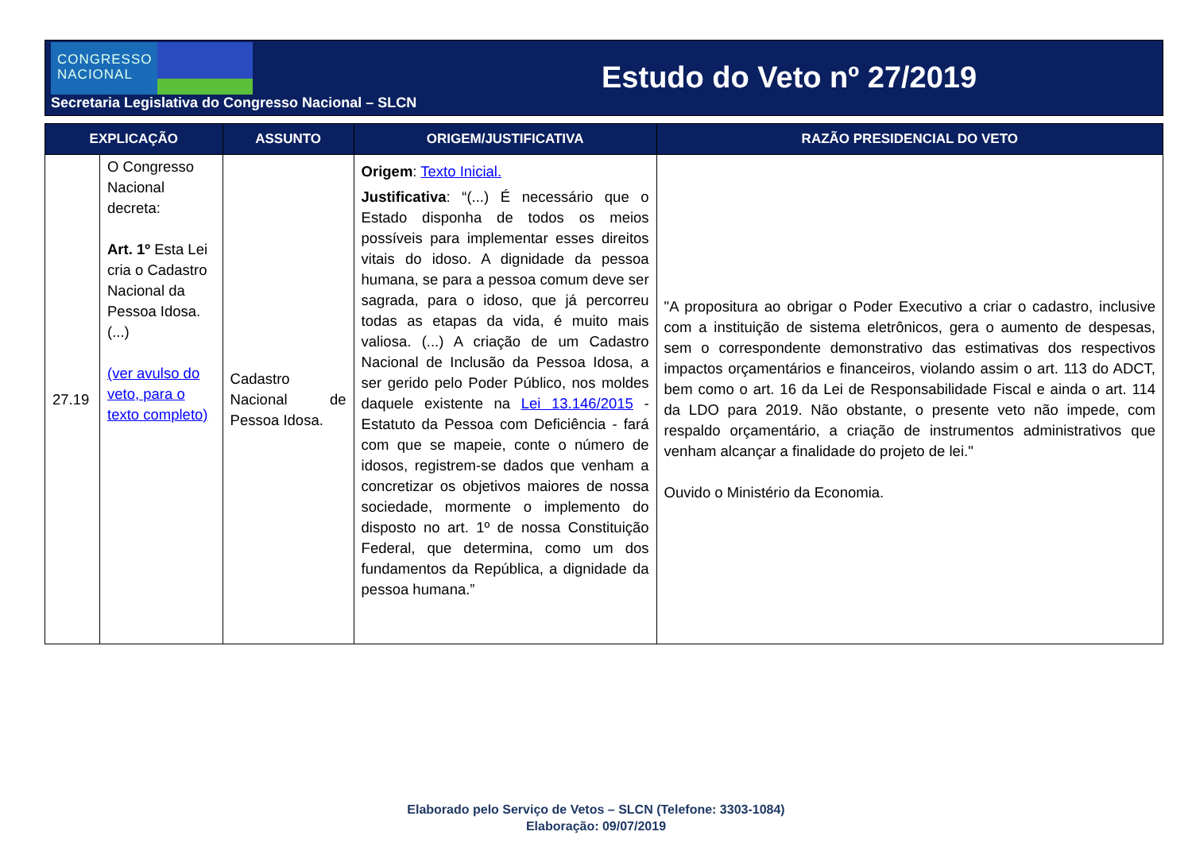CONGRESSO
NACIONAL
Estudo do Veto nº 27/2019
Secretaria Legislativa do Congresso Nacional – SLCN
| EXPLICAÇÃO | | ASSUNTO | ORIGEM/JUSTIFICATIVA | RAZÃO PRESIDENCIAL DO VETO |
| --- | --- | --- | --- | --- |
| 27.19 | O Congresso Nacional decreta: Art. 1º Esta Lei cria o Cadastro Nacional da Pessoa Idosa. (...) (ver avulso do veto, para o texto completo) | Cadastro Nacional de Pessoa Idosa. | Origem : Texto Inicial. Justificativa : “(...) É necessário que o Estado disponha de todos os meios possíveis para implementar esses direitos vitais do idoso. A dignidade da pessoa humana, se para a pessoa comum deve ser sagrada, para o idoso, que já percorreu todas as etapas da vida, é muito mais valiosa. (...) A criação de um Cadastro Nacional de Inclusão da Pessoa Idosa, a ser gerido pelo Poder Público, nos moldes daquele existente na Lei 13.146/2015 - Estatuto da Pessoa com Deficiência - fará com que se mapeie, conte o número de idosos, registrem-se dados que venham a concretizar os objetivos maiores de nossa sociedade, mormente o implemento do disposto no art. 1º de nossa Constituição Federal, que determina, como um dos fundamentos da República, a dignidade da pessoa humana.” | "A propositura ao obrigar o Poder Executivo a criar o cadastro, inclusive com a instituição de sistema eletrônicos, gera o aumento de despesas, sem o correspondente demonstrativo das estimativas dos respectivos impactos orçamentários e financeiros, violando assim o art. 113 do ADCT, bem como o art. 16 da Lei de Responsabilidade Fiscal e ainda o art. 114 da LDO para 2019. Não obstante, o presente veto não impede, com respaldo orçamentário, a criação de instrumentos administrativos que venham alcançar a finalidade do projeto de lei." Ouvido o Ministério da Economia. |
Elaborado pelo Serviço de Vetos – SLCN (Telefone: 3303-1084)
Elaboração: 09/07/2019